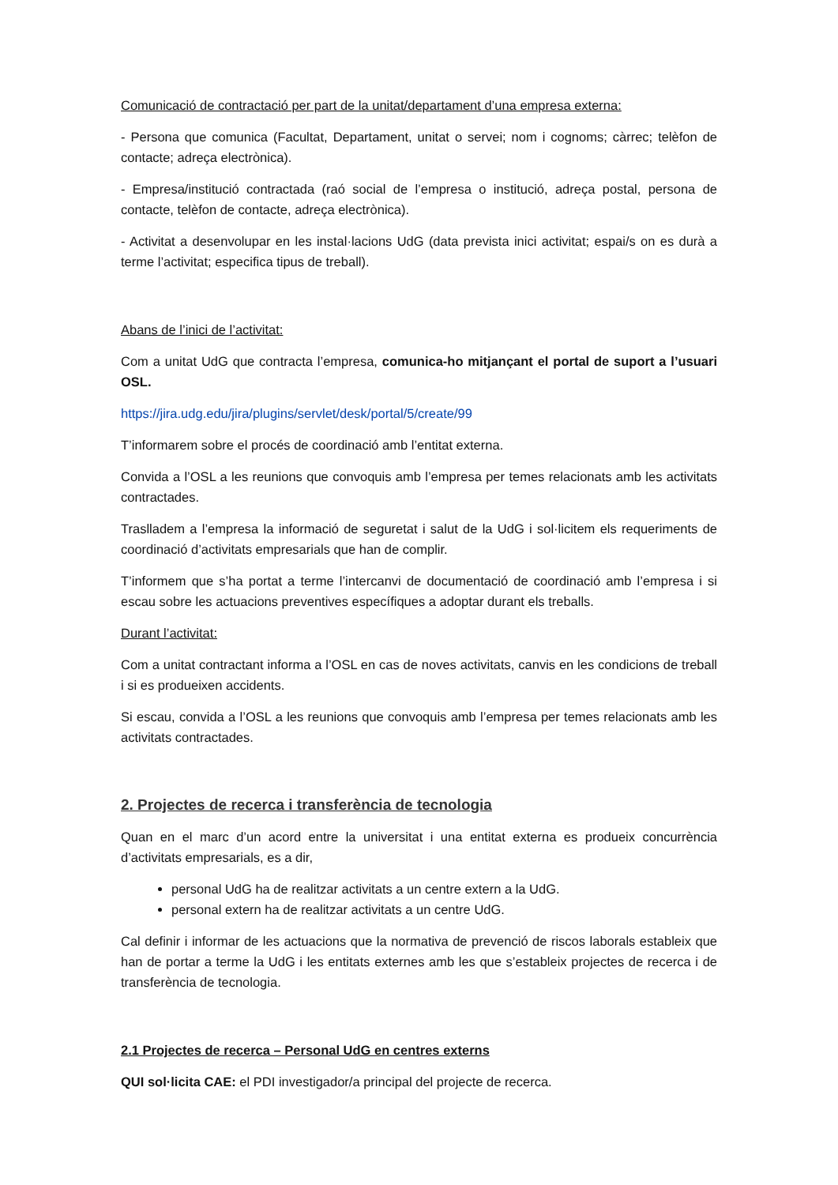Comunicació de contractació per part de la unitat/departament d’una empresa externa:
- Persona que comunica (Facultat, Departament, unitat o servei; nom i cognoms; càrrec; telèfon de contacte; adreça electrònica).
- Empresa/institució contractada (raó social de l’empresa o institució, adreça postal, persona de contacte, telèfon de contacte, adreça electrònica).
- Activitat a desenvolupar en les instal·lacions UdG (data prevista inici activitat; espai/s on es durà a terme l’activitat; especifica tipus de treball).
Abans de l’inici de l’activitat:
Com a unitat UdG que contracta l’empresa, comunica-ho mitjançant el portal de suport a l’usuari OSL.
https://jira.udg.edu/jira/plugins/servlet/desk/portal/5/create/99
T’informarem sobre el procés de coordinació amb l’entitat externa.
Convida a l’OSL a les reunions que convoquis amb l’empresa per temes relacionats amb les activitats contractades.
Traslladem a l’empresa la informació de seguretat i salut de la UdG i sol·licitem els requeriments de coordinació d’activitats empresarials que han de complir.
T’informem que s’ha portat a terme l’intercanvi de documentació de coordinació amb l’empresa i si escau sobre les actuacions preventives específiques a adoptar durant els treballs.
Durant l’activitat:
Com a unitat contractant informa a l’OSL en cas de noves activitats, canvis en les condicions de treball i si es produeixen accidents.
Si escau, convida a l’OSL a les reunions que convoquis amb l’empresa per temes relacionats amb les activitats contractades.
2. Projectes de recerca i transferència de tecnologia
Quan en el marc d’un acord entre la universitat i una entitat externa es produeix concurrència d’activitats empresarials, es a dir,
personal UdG ha de realitzar activitats a un centre extern a la UdG.
personal extern ha de realitzar activitats a un centre UdG.
Cal definir i informar de les actuacions que la normativa de prevenció de riscos laborals estableix que han de portar a terme la UdG i les entitats externes amb les que s’estableix projectes de recerca i de transferència de tecnologia.
2.1 Projectes de recerca – Personal UdG en centres externs
QUI sol·licita CAE: el PDI investigador/a principal del projecte de recerca.